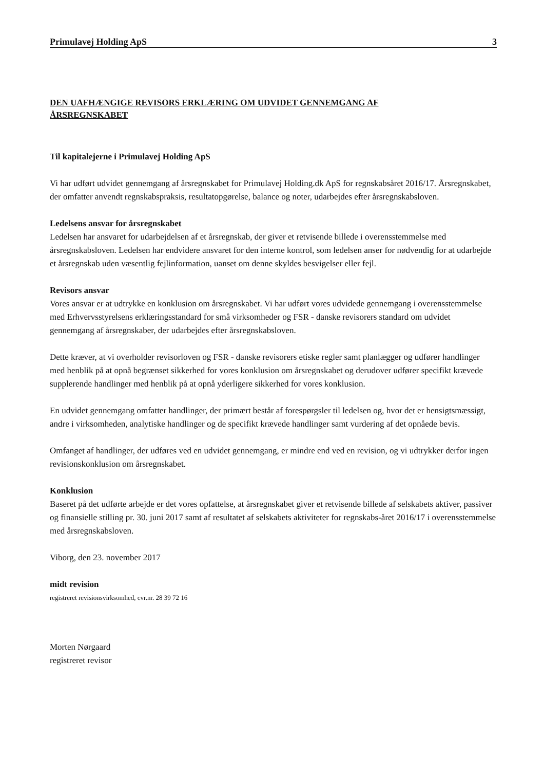Primulavej Holding ApS 3
DEN UAFHÆNGIGE REVISORS ERKLÆRING OM UDVIDET GENNEMGANG AF
ÅRSREGNSKABET
Til kapitalejerne i Primulavej Holding ApS
Vi har udført udvidet gennemgang af årsregnskabet for Primulavej Holding.dk ApS for regnskabsåret 2016/17. Årsregnskabet, der omfatter anvendt regnskabspraksis, resultatopgørelse, balance og noter, udarbejdes efter årsregnskabsloven.
Ledelsens ansvar for årsregnskabet
Ledelsen har ansvaret for udarbejdelsen af et årsregnskab, der giver et retvisende billede i overensstemmelse med årsregnskabsloven. Ledelsen har endvidere ansvaret for den interne kontrol, som ledelsen anser for nødvendig for at udarbejde et årsregnskab uden væsentlig fejlinformation, uanset om denne skyldes besvigelser eller fejl.
Revisors ansvar
Vores ansvar er at udtrykke en konklusion om årsregnskabet. Vi har udført vores udvidede gennemgang i overensstemmelse med Erhvervsstyrelsens erklæringsstandard for små virksomheder og FSR - danske revisorers standard om udvidet gennemgang af årsregnskaber, der udarbejdes efter årsregnskabsloven.
Dette kræver, at vi overholder revisorloven og FSR - danske revisorers etiske regler samt planlægger og udfører handlinger med henblik på at opnå begrænset sikkerhed for vores konklusion om årsregnskabet og derudover udfører specifikt krævede supplerende handlinger med henblik på at opnå yderligere sikkerhed for vores konklusion.
En udvidet gennemgang omfatter handlinger, der primært består af forespørgsler til ledelsen og, hvor det er hensigtsmæssigt, andre i virksomheden, analytiske handlinger og de specifikt krævede handlinger samt vurdering af det opnåede bevis.
Omfanget af handlinger, der udføres ved en udvidet gennemgang, er mindre end ved en revision, og vi udtrykker derfor ingen revisionskonklusion om årsregnskabet.
Konklusion
Baseret på det udførte arbejde er det vores opfattelse, at årsregnskabet giver et retvisende billede af selskabets aktiver, passiver og finansielle stilling pr. 30. juni 2017 samt af resultatet af selskabets aktiviteter for regnskabs-året 2016/17 i overensstemmelse med årsregnskabsloven.
Viborg, den 23. november 2017
midt revision
registreret revisionsvirksomhed, cvr.nr. 28 39 72 16
Morten Nørgaard
registreret revisor